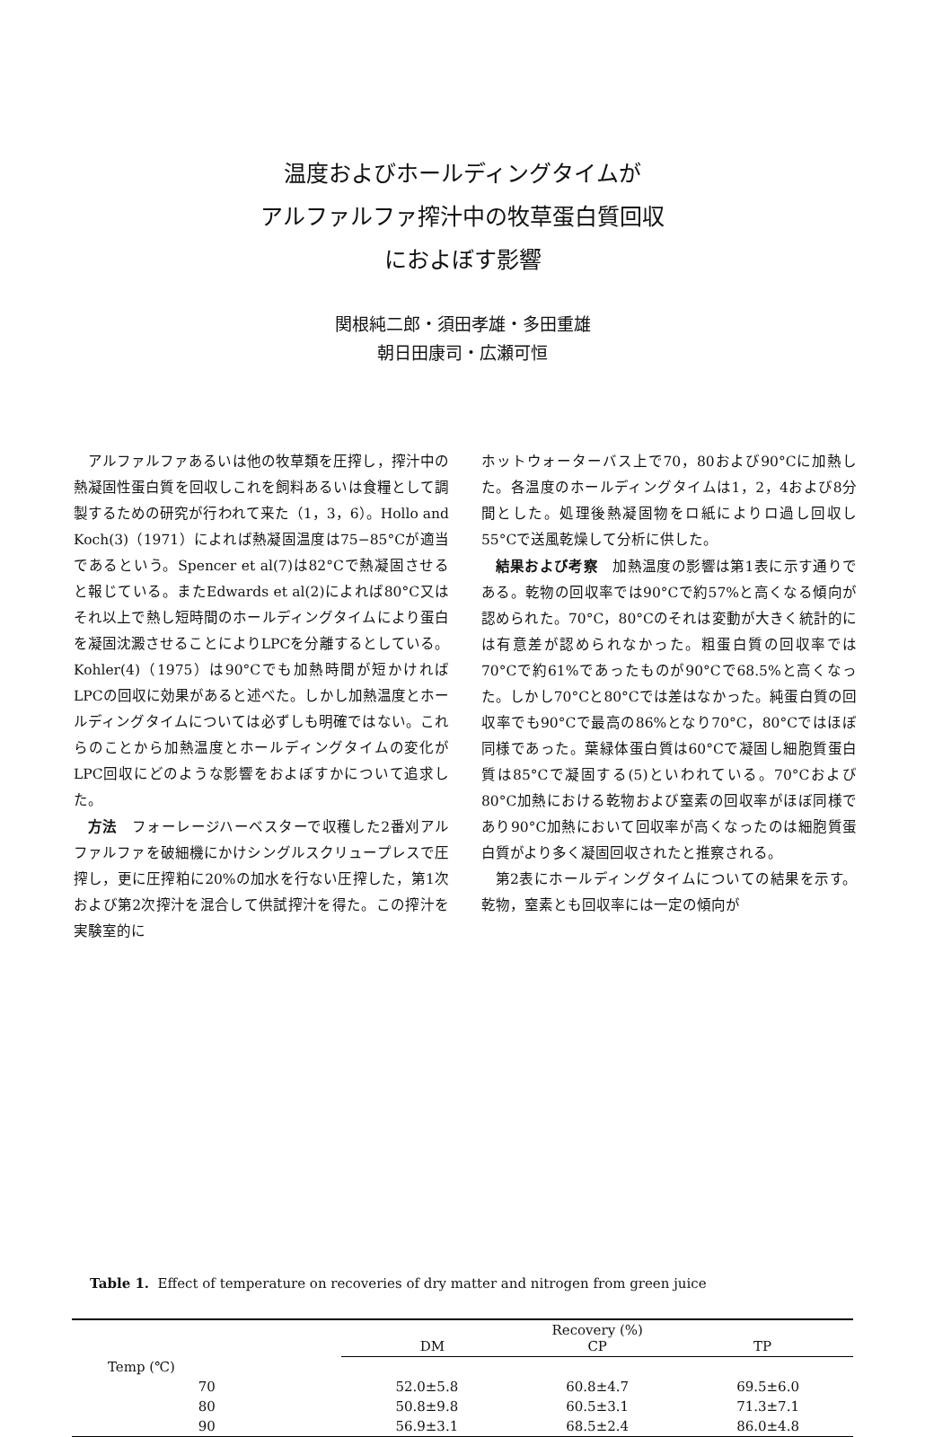温度およびホールディングタイムが
アルファルファ搾汁中の牧草蛋白質回収
におよぼす影響
関根純二郎・須田孝雄・多田重雄
朝日田康司・広瀬可恒
アルファルファあるいは他の牧草類を圧搾し，搾汁中の熱凝固性蛋白質を回収しこれを飼料あるいは食糧として調製するための研究が行われて来た（1，3，6）。Hollo and Koch(3)（1971）によれば熱凝固温度は75−85°Cが適当であるという。Spencer et al(7)は82°Cで熱凝固させると報じている。またEdwards et al(2)によれば80°C又はそれ以上で熱し短時間のホールディングタイムにより蛋白を凝固沈澱させることによりLPCを分離するとしている。Kohler(4)（1975）は90°Cでも加熱時間が短かければLPCの回収に効果があると述べた。しかし加熱温度とホールディングタイムについては必ずしも明確ではない。これらのことから加熱温度とホールディングタイムの変化がLPC回収にどのような影響をおよぼすかについて追求した。
方法　フォーレージハーベスターで収穫した2番刈アルファルファを破細機にかけシングルスクリュープレスで圧搾し，更に圧搾粕に20%の加水を行ない圧搾した，第1次および第2次搾汁を混合して供試搾汁を得た。この搾汁を実験室的に
ホットウォーターバス上で70，80および90°Cに加熱した。各温度のホールディングタイムは1，2，4および8分間とした。処理後熱凝固物をロ紙によりロ過し回収し55°Cで送風乾燥して分析に供した。
結果および考察　加熱温度の影響は第1表に示す通りである。乾物の回収率では90°Cで約57%と高くなる傾向が認められた。70°C，80°Cのそれは変動が大きく統計的には有意差が認められなかった。粗蛋白質の回収率では70°Cで約61%であったものが90°Cで68.5%と高くなった。しかし70°Cと80°Cでは差はなかった。純蛋白質の回収率でも90°Cで最高の86%となり70°C，80°Cではほぼ同様であった。葉緑体蛋白質は60°Cで凝固し細胞質蛋白質は85°Cで凝固する(5)といわれている。70°Cおよび80°C加熱における乾物および窒素の回収率がほぼ同様であり90°C加熱において回収率が高くなったのは細胞質蛋白質がより多く凝固回収されたと推察される。
第2表にホールディングタイムについての結果を示す。乾物，窒素とも回収率には一定の傾向が
Table 1. Effect of temperature on recoveries of dry matter and nitrogen from green juice
| | Recovery (%) DM CP TP | | |
| --- | --- | --- | --- |
| Temp (℃) | | | |
| 70 | 52.0±5.8 | 60.8±4.7 | 69.5±6.0 |
| 80 | 50.8±9.8 | 60.5±3.1 | 71.3±7.1 |
| 90 | 56.9±3.1 | 68.5±2.4 | 86.0±4.8 |